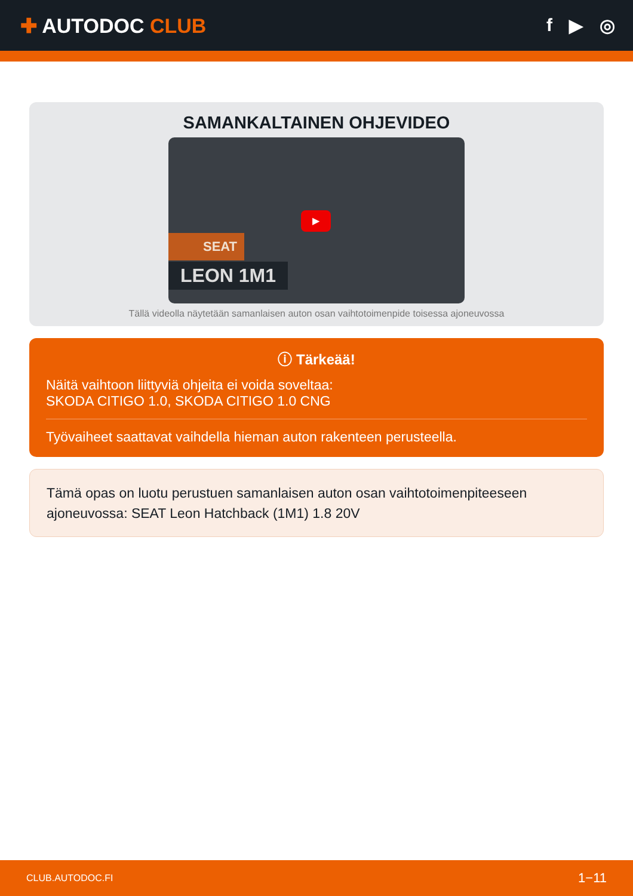✚ AUTODOC CLUB f ▶ ◎
SAMANKALTAINEN OHJEVIDEO
▶
SEAT
LEON 1M1
Tällä videolla näytetään samanlaisen auton osan vaihtotoimenpide toisessa ajoneuvossa
ⓘ Tärkeää!
Näitä vaihtoon liittyviä ohjeita ei voida soveltaa:
SKODA CITIGO 1.0, SKODA CITIGO 1.0 CNG
Työvaiheet saattavat vaihdella hieman auton rakenteen perusteella.
Tämä opas on luotu perustuen samanlaisen auton osan vaihtotoimenpiteeseen ajoneuvossa: SEAT Leon Hatchback (1M1) 1.8 20V
CLUB.AUTODOC.FI 1−11